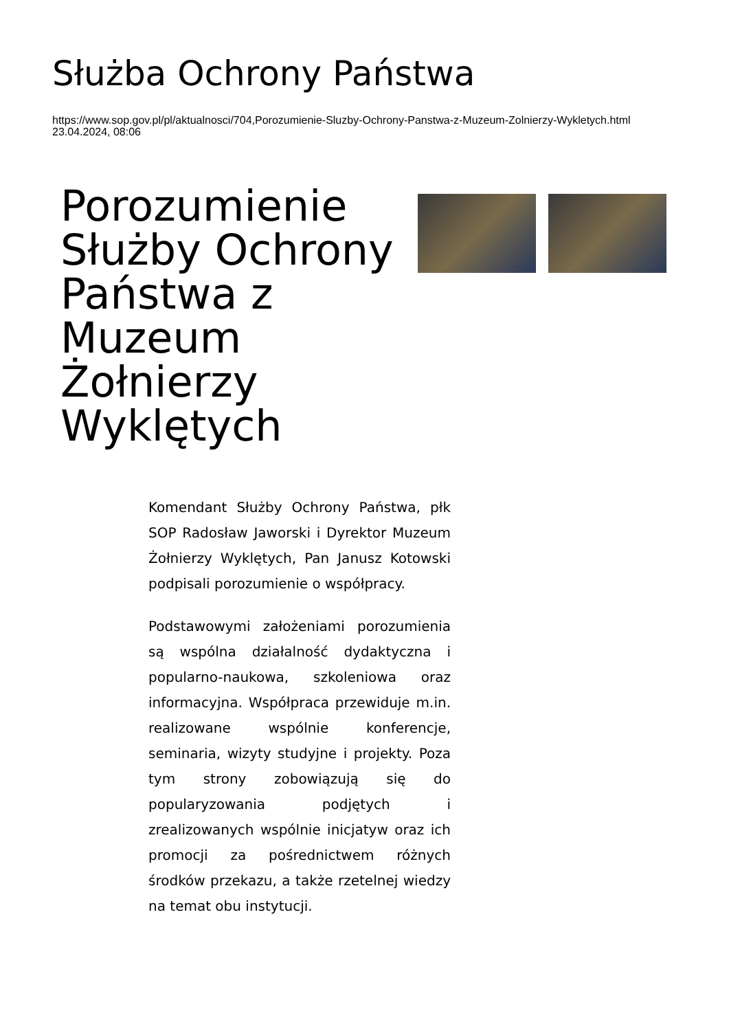Służba Ochrony Państwa
https://www.sop.gov.pl/pl/aktualnosci/704,Porozumienie-Sluzby-Ochrony-Panstwa-z-Muzeum-Zolnierzy-Wykletych.html
23.04.2024, 08:06
Porozumienie Służby Ochrony Państwa z Muzeum Żołnierzy Wyklętych
Komendant Służby Ochrony Państwa, płk SOP Radosław Jaworski i Dyrektor Muzeum Żołnierzy Wyklętych, Pan Janusz Kotowski podpisali porozumienie o współpracy.
Podstawowymi założeniami porozumienia są wspólna działalność dydaktyczna i popularno-naukowa, szkoleniowa oraz informacyjna. Współpraca przewiduje m.in. realizowane wspólnie konferencje, seminaria, wizyty studyjne i projekty. Poza tym strony zobowiązują się do popularyzowania podjętych i zrealizowanych wspólnie inicjatyw oraz ich promocji za pośrednictwem różnych środków przekazu, a także rzetelnej wiedzy na temat obu instytucji.